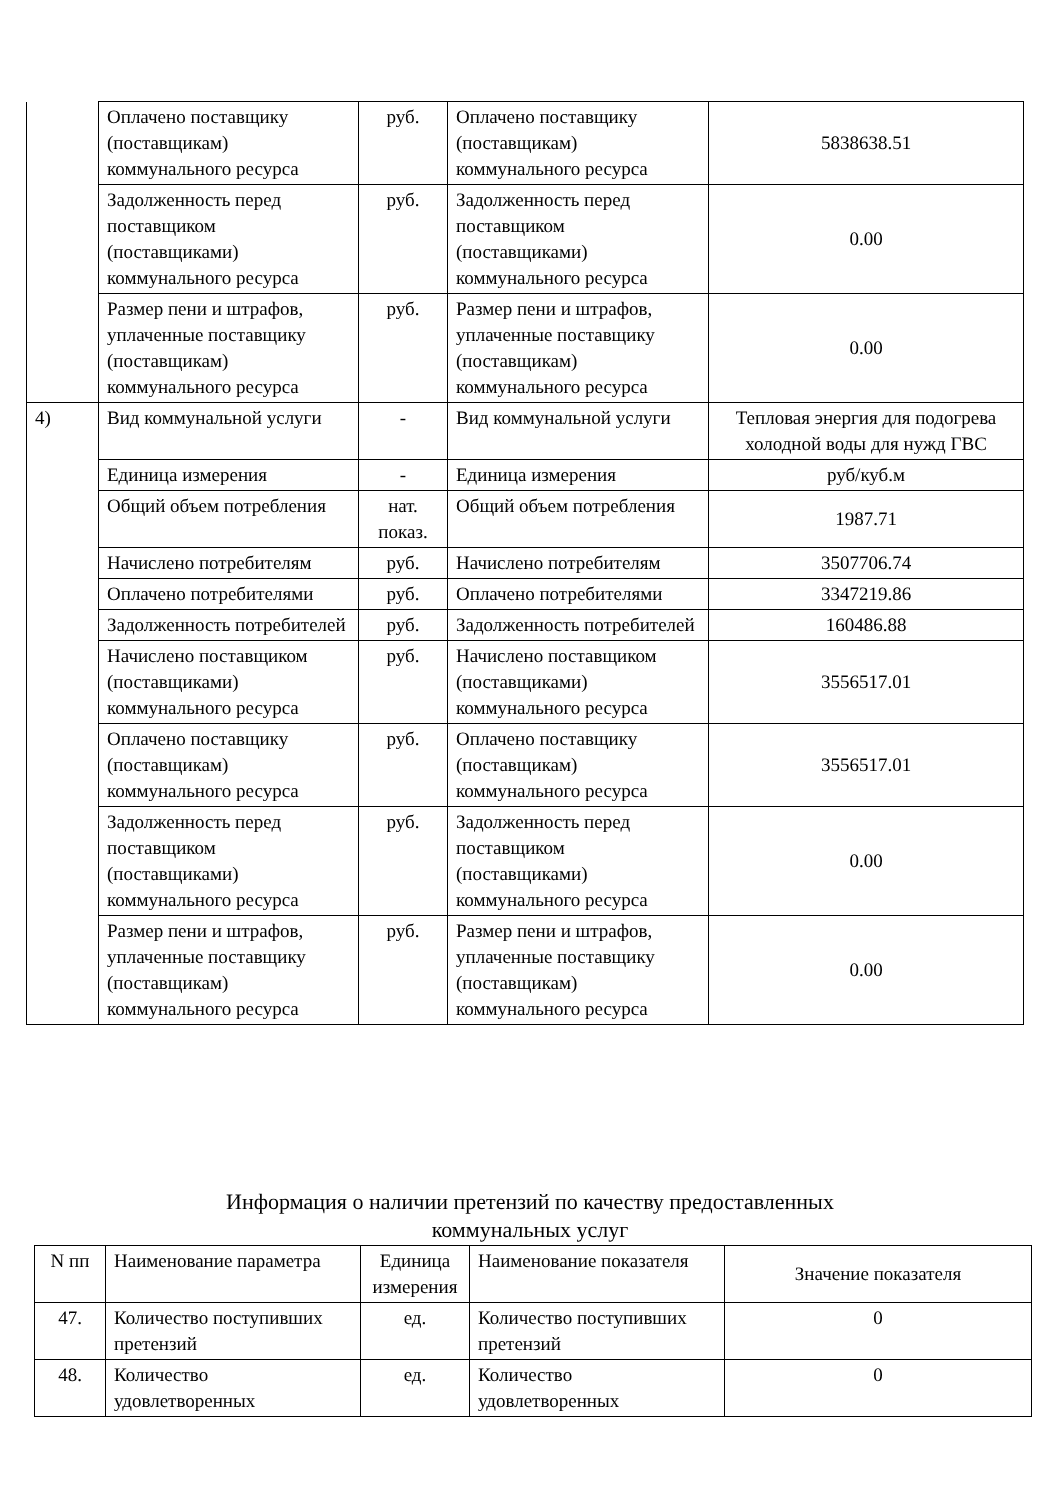| | Оплачено поставщику (поставщикам) коммунального ресурса | руб. | Оплачено поставщику (поставщикам) коммунального ресурса | 5838638.51 |
| | Задолженность перед поставщиком (поставщиками) коммунального ресурса | руб. | Задолженность перед поставщиком (поставщиками) коммунального ресурса | 0.00 |
| | Размер пени и штрафов, уплаченные поставщику (поставщикам) коммунального ресурса | руб. | Размер пени и штрафов, уплаченные поставщику (поставщикам) коммунального ресурса | 0.00 |
| 4) | Вид коммунальной услуги | - | Вид коммунальной услуги | Тепловая энергия для подогрева холодной воды для нужд ГВС |
| | Единица измерения | - | Единица измерения | руб/куб.м |
| | Общий объем потребления | нат. показ. | Общий объем потребления | 1987.71 |
| | Начислено потребителям | руб. | Начислено потребителям | 3507706.74 |
| | Оплачено потребителями | руб. | Оплачено потребителями | 3347219.86 |
| | Задолженность потребителей | руб. | Задолженность потребителей | 160486.88 |
| | Начислено поставщиком (поставщиками) коммунального ресурса | руб. | Начислено поставщиком (поставщиками) коммунального ресурса | 3556517.01 |
| | Оплачено поставщику (поставщикам) коммунального ресурса | руб. | Оплачено поставщику (поставщикам) коммунального ресурса | 3556517.01 |
| | Задолженность перед поставщиком (поставщиками) коммунального ресурса | руб. | Задолженность перед поставщиком (поставщиками) коммунального ресурса | 0.00 |
| | Размер пени и штрафов, уплаченные поставщику (поставщикам) коммунального ресурса | руб. | Размер пени и штрафов, уплаченные поставщику (поставщикам) коммунального ресурса | 0.00 |
Информация о наличии претензий по качеству предоставленных
коммунальных услуг
| N пп | Наименование параметра | Единица измерения | Наименование показателя | Значение показателя |
| --- | --- | --- | --- | --- |
| 47. | Количество поступивших претензий | ед. | Количество поступивших претензий | 0 |
| 48. | Количество удовлетворенных | ед. | Количество удовлетворенных | 0 |